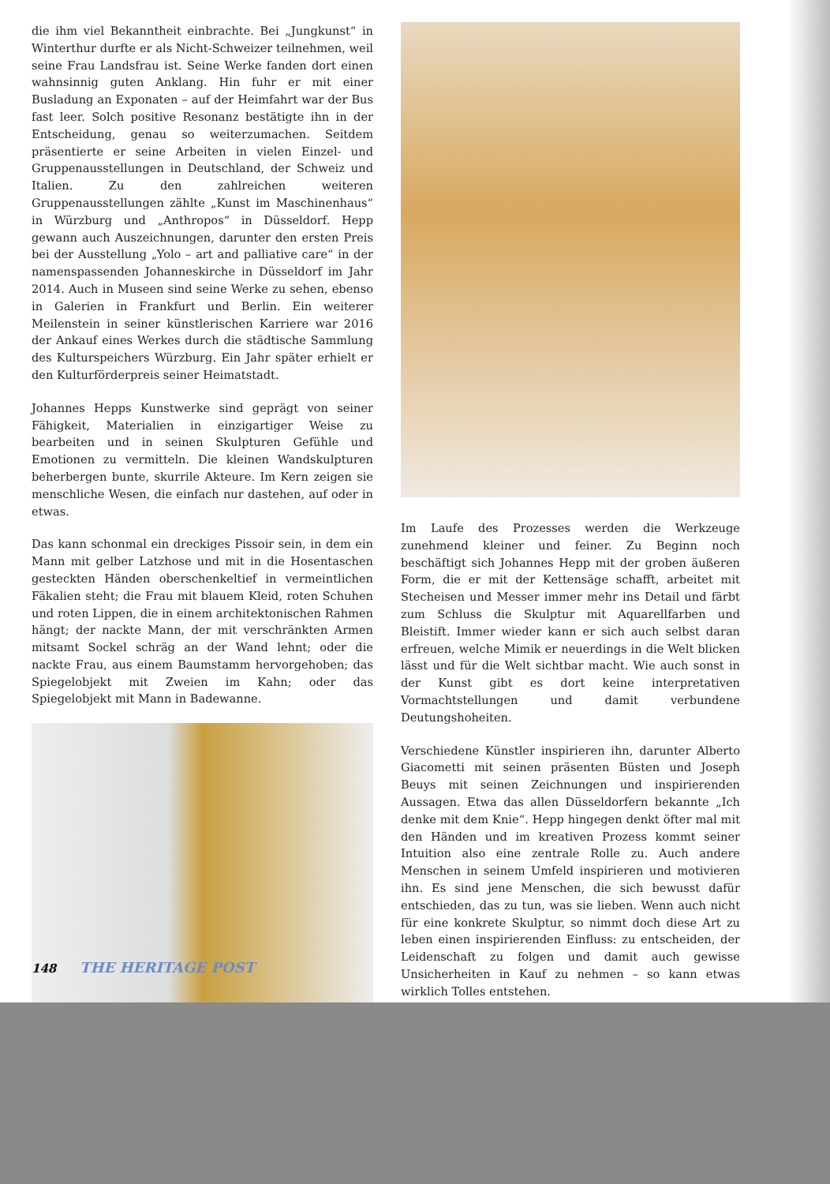die ihm viel Bekanntheit einbrachte. Bei „Jungkunst“ in Winterthur durfte er als Nicht-Schweizer teilnehmen, weil seine Frau Landsfrau ist. Seine Werke fanden dort einen wahnsinnig guten Anklang. Hin fuhr er mit einer Busladung an Exponaten – auf der Heimfahrt war der Bus fast leer. Solch positive Resonanz bestätigte ihn in der Entscheidung, genau so weiterzumachen. Seitdem präsentierte er seine Arbeiten in vielen Einzel- und Gruppenausstellungen in Deutschland, der Schweiz und Italien. Zu den zahlreichen weiteren Gruppenausstellungen zählte „Kunst im Maschinenhaus“ in Würzburg und „Anthropos“ in Düsseldorf. Hepp gewann auch Auszeichnungen, darunter den ersten Preis bei der Ausstellung „Yolo – art and palliative care“ in der namenspassenden Johanneskirche in Düsseldorf im Jahr 2014. Auch in Museen sind seine Werke zu sehen, ebenso in Galerien in Frankfurt und Berlin. Ein weiterer Meilenstein in seiner künstlerischen Karriere war 2016 der Ankauf eines Werkes durch die städtische Sammlung des Kulturspeichers Würzburg. Ein Jahr später erhielt er den Kulturförderpreis seiner Heimatstadt.
Johannes Hepps Kunstwerke sind geprägt von seiner Fähigkeit, Materialien in einzigartiger Weise zu bearbeiten und in seinen Skulpturen Gefühle und Emotionen zu vermitteln. Die kleinen Wandskulpturen beherbergen bunte, skurrile Akteure. Im Kern zeigen sie menschliche Wesen, die einfach nur dastehen, auf oder in etwas.
Das kann schonmal ein dreckiges Pissoir sein, in dem ein Mann mit gelber Latzhose und mit in die Hosentaschen gesteckten Händen oberschenkeltief in vermeintlichen Fäkalien steht; die Frau mit blauem Kleid, roten Schuhen und roten Lippen, die in einem architektonischen Rahmen hängt; der nackte Mann, der mit verschränkten Armen mitsamt Sockel schräg an der Wand lehnt; oder die nackte Frau, aus einem Baumstamm hervorgehoben; das Spiegelobjekt mit Zweien im Kahn; oder das Spiegelobjekt mit Mann in Badewanne.
Im Laufe des Prozesses werden die Werkzeuge zunehmend kleiner und feiner. Zu Beginn noch beschäftigt sich Johannes Hepp mit der groben äußeren Form, die er mit der Kettensäge schafft, arbeitet mit Stecheisen und Messer immer mehr ins Detail und färbt zum Schluss die Skulptur mit Aquarellfarben und Bleistift. Immer wieder kann er sich auch selbst daran erfreuen, welche Mimik er neuerdings in die Welt blicken lässt und für die Welt sichtbar macht. Wie auch sonst in der Kunst gibt es dort keine interpretativen Vormachtstellungen und damit verbundene Deutungshoheiten.
Verschiedene Künstler inspirieren ihn, darunter Alberto Giacometti mit seinen präsenten Büsten und Joseph Beuys mit seinen Zeichnungen und inspirierenden Aussagen. Etwa das allen Düsseldorfern bekannte „Ich denke mit dem Knie“. Hepp hingegen denkt öfter mal mit den Händen und im kreativen Prozess kommt seiner Intuition also eine zentrale Rolle zu. Auch andere Menschen in seinem Umfeld inspirieren und motivieren ihn. Es sind jene Menschen, die sich bewusst dafür entschieden, das zu tun, was sie lieben. Wenn auch nicht für eine konkrete Skulptur, so nimmt doch diese Art zu leben einen inspirierenden Einfluss: zu entscheiden, der Leidenschaft zu folgen und damit auch gewisse Unsicherheiten in Kauf zu nehmen – so kann etwas wirklich Tolles entstehen.
148 THE HERITAGE POST